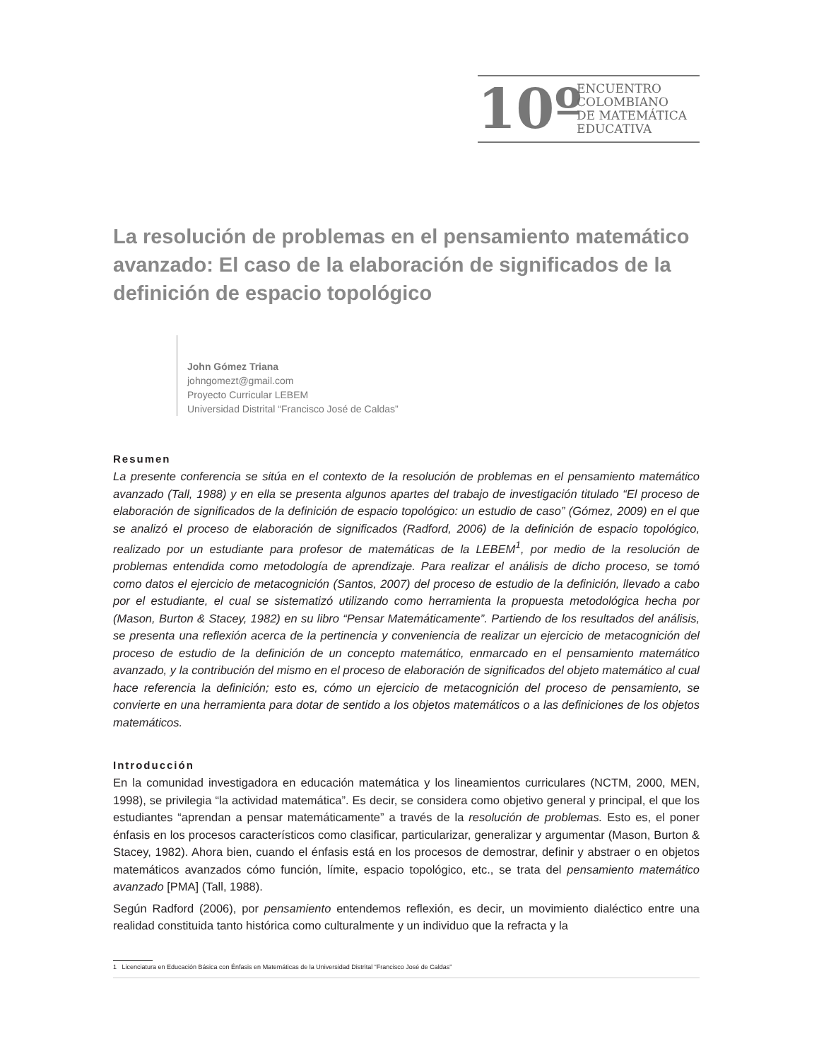10º
ENCUENTRO
COLOMBIANO
DE MATEMÁTICA
EDUCATIVA
La resolución de problemas en el pensamiento matemático avanzado: El caso de la elaboración de significados de la definición de espacio topológico
John Gómez Triana
johngomezt@gmail.com
Proyecto Curricular LEBEM
Universidad Distrital “Francisco José de Caldas”
Resumen
La presente conferencia se sitúa en el contexto de la resolución de problemas en el pensamiento matemático avanzado (Tall, 1988) y en ella se presenta algunos apartes del trabajo de investigación titulado “El proceso de elaboración de significados de la definición de espacio topológico: un estudio de caso” (Gómez, 2009) en el que se analizó el proceso de elaboración de significados (Radford, 2006) de la definición de espacio topológico, realizado por un estudiante para profesor de matemáticas de la LEBEM<sup>1</sup>, por medio de la resolución de problemas entendida como metodología de aprendizaje. Para realizar el análisis de dicho proceso, se tomó como datos el ejercicio de metacognición (Santos, 2007) del proceso de estudio de la definición, llevado a cabo por el estudiante, el cual se sistematizó utilizando como herramienta la propuesta metodológica hecha por (Mason, Burton & Stacey, 1982) en su libro “Pensar Matemáticamente”. Partiendo de los resultados del análisis, se presenta una reflexión acerca de la pertinencia y conveniencia de realizar un ejercicio de metacognición del proceso de estudio de la definición de un concepto matemático, enmarcado en el pensamiento matemático avanzado, y la contribución del mismo en el proceso de elaboración de significados del objeto matemático al cual hace referencia la definición; esto es, cómo un ejercicio de metacognición del proceso de pensamiento, se convierte en una herramienta para dotar de sentido a los objetos matemáticos o a las definiciones de los objetos matemáticos.
Introducción
En la comunidad investigadora en educación matemática y los lineamientos curriculares (NCTM, 2000, MEN, 1998), se privilegia “la actividad matemática”. Es decir, se considera como objetivo general y principal, el que los estudiantes “aprendan a pensar matemáticamente” a través de la resolución de problemas. Esto es, el poner énfasis en los procesos característicos como clasificar, particularizar, generalizar y argumentar (Mason, Burton & Stacey, 1982). Ahora bien, cuando el énfasis está en los procesos de demostrar, definir y abstraer o en objetos matemáticos avanzados cómo función, límite, espacio topológico, etc., se trata del pensamiento matemático avanzado [PMA] (Tall, 1988).
Según Radford (2006), por pensamiento entendemos reflexión, es decir, un movimiento dialéctico entre una realidad constituida tanto histórica como culturalmente y un individuo que la refracta y la
1 Licenciatura en Educación Básica con Énfasis en Matemáticas de la Universidad Distrital “Francisco José de Caldas”